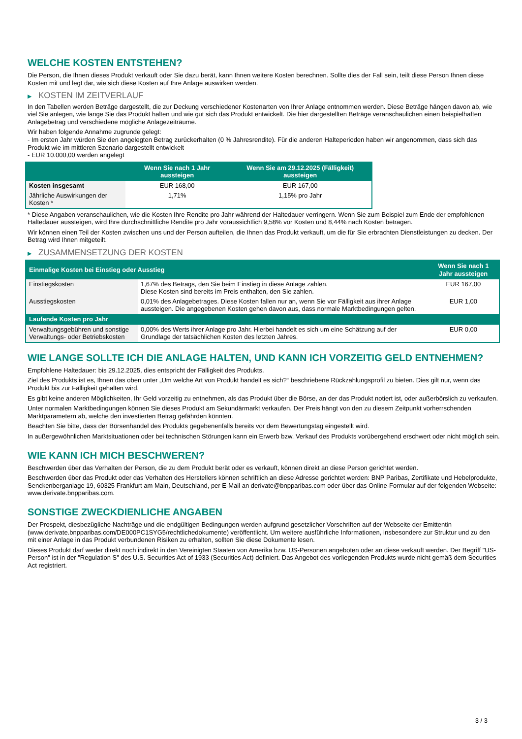WELCHE KOSTEN ENTSTEHEN?
Die Person, die Ihnen dieses Produkt verkauft oder Sie dazu berät, kann Ihnen weitere Kosten berechnen. Sollte dies der Fall sein, teilt diese Person Ihnen diese Kosten mit und legt dar, wie sich diese Kosten auf Ihre Anlage auswirken werden.
▶ KOSTEN IM ZEITVERLAUF
In den Tabellen werden Beträge dargestellt, die zur Deckung verschiedener Kostenarten von Ihrer Anlage entnommen werden. Diese Beträge hängen davon ab, wie viel Sie anlegen, wie lange Sie das Produkt halten und wie gut sich das Produkt entwickelt. Die hier dargestellten Beträge veranschaulichen einen beispielhaften Anlagebetrag und verschiedene mögliche Anlagezeiträume.
Wir haben folgende Annahme zugrunde gelegt:
- Im ersten Jahr würden Sie den angelegten Betrag zurückerhalten (0 % Jahresrendite). Für die anderen Halteperioden haben wir angenommen, dass sich das Produkt wie im mittleren Szenario dargestellt entwickelt
- EUR 10.000,00 werden angelegt
| | Wenn Sie nach 1 Jahr aussteigen | Wenn Sie am 29.12.2025 (Fälligkeit) aussteigen |
| --- | --- | --- |
| Kosten insgesamt | EUR 168,00 | EUR 167,00 |
| Jährliche Auswirkungen der Kosten * | 1,71% | 1,15% pro Jahr |
* Diese Angaben veranschaulichen, wie die Kosten Ihre Rendite pro Jahr während der Haltedauer verringern. Wenn Sie zum Beispiel zum Ende der empfohlenen Haltedauer aussteigen, wird Ihre durchschnittliche Rendite pro Jahr voraussichtlich 9,58% vor Kosten und 8,44% nach Kosten betragen.
Wir können einen Teil der Kosten zwischen uns und der Person aufteilen, die Ihnen das Produkt verkauft, um die für Sie erbrachten Dienstleistungen zu decken. Der Betrag wird Ihnen mitgeteilt.
▶ ZUSAMMENSETZUNG DER KOSTEN
| Einmalige Kosten bei Einstieg oder Ausstieg | | Wenn Sie nach 1 Jahr aussteigen |
| --- | --- | --- |
| Einstiegskosten | 1,67% des Betrags, den Sie beim Einstieg in diese Anlage zahlen. Diese Kosten sind bereits im Preis enthalten, den Sie zahlen. | EUR 167,00 |
| Ausstiegskosten | 0,01% des Anlagebetrages. Diese Kosten fallen nur an, wenn Sie vor Fälligkeit aus ihrer Anlage aussteigen. Die angegebenen Kosten gehen davon aus, dass normale Marktbedingungen gelten. | EUR 1,00 |
| Laufende Kosten pro Jahr | | |
| Verwaltungsgebühren und sonstige Verwaltungs- oder Betriebskosten | 0,00% des Werts ihrer Anlage pro Jahr. Hierbei handelt es sich um eine Schätzung auf der Grundlage der tatsächlichen Kosten des letzten Jahres. | EUR 0,00 |
WIE LANGE SOLLTE ICH DIE ANLAGE HALTEN, UND KANN ICH VORZEITIG GELD ENTNEHMEN?
Empfohlene Haltedauer: bis 29.12.2025, dies entspricht der Fälligkeit des Produkts.
Ziel des Produkts ist es, Ihnen das oben unter „Um welche Art von Produkt handelt es sich?“ beschriebene Rückzahlungsprofil zu bieten. Dies gilt nur, wenn das Produkt bis zur Fälligkeit gehalten wird.
Es gibt keine anderen Möglichkeiten, Ihr Geld vorzeitig zu entnehmen, als das Produkt über die Börse, an der das Produkt notiert ist, oder außerbörslich zu verkaufen.
Unter normalen Marktbedingungen können Sie dieses Produkt am Sekundärmarkt verkaufen. Der Preis hängt von den zu diesem Zeitpunkt vorherrschenden Marktparametern ab, welche den investierten Betrag gefährden könnten.
Beachten Sie bitte, dass der Börsenhandel des Produkts gegebenenfalls bereits vor dem Bewertungstag eingestellt wird.
In außergewöhnlichen Marktsituationen oder bei technischen Störungen kann ein Erwerb bzw. Verkauf des Produkts vorübergehend erschwert oder nicht möglich sein.
WIE KANN ICH MICH BESCHWEREN?
Beschwerden über das Verhalten der Person, die zu dem Produkt berät oder es verkauft, können direkt an diese Person gerichtet werden.
Beschwerden über das Produkt oder das Verhalten des Herstellers können schriftlich an diese Adresse gerichtet werden: BNP Paribas, Zertifikate und Hebelprodukte, Senckenberganlage 19, 60325 Frankfurt am Main, Deutschland, per E-Mail an derivate@bnpparibas.com oder über das Online-Formular auf der folgenden Webseite: www.derivate.bnpparibas.com.
SONSTIGE ZWECKDIENLICHE ANGABEN
Der Prospekt, diesbezügliche Nachträge und die endgültigen Bedingungen werden aufgrund gesetzlicher Vorschriften auf der Webseite der Emittentin (www.derivate.bnpparibas.com/DE000PC1SYG5/rechtlichedokumente) veröffentlicht. Um weitere ausführliche Informationen, insbesondere zur Struktur und zu den mit einer Anlage in das Produkt verbundenen Risiken zu erhalten, sollten Sie diese Dokumente lesen.
Dieses Produkt darf weder direkt noch indirekt in den Vereinigten Staaten von Amerika bzw. US-Personen angeboten oder an diese verkauft werden. Der Begriff "US-Person" ist in der "Regulation S" des U.S. Securities Act of 1933 (Securities Act) definiert. Das Angebot des vorliegenden Produkts wurde nicht gemäß dem Securities Act registriert.
3 / 3